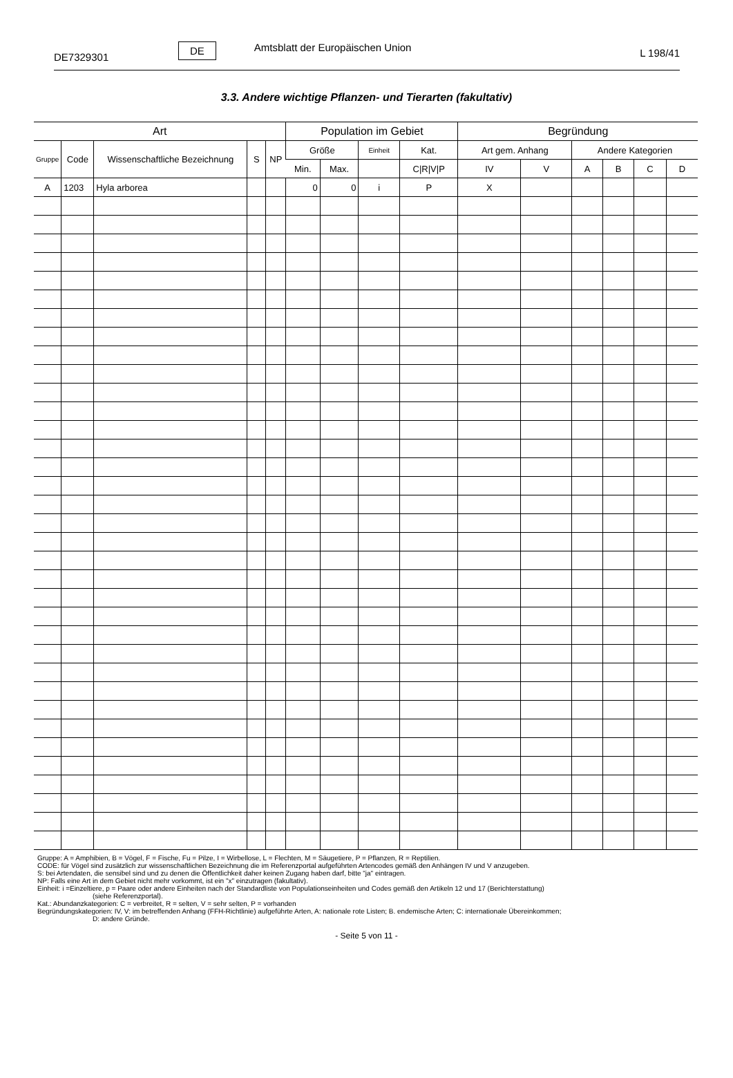DE7329301
DE
Amtsblatt der Europäischen Union
L 198/41
3.3. Andere wichtige Pflanzen- und Tierarten (fakultativ)
| Art | | | | | Population im Gebiet | | | | Begründung | | | | | |
| --- | --- | --- | --- | --- | --- | --- | --- | --- | --- | --- | --- | --- | --- | --- |
| Gruppe | Code | Wissenschaftliche Bezeichnung | S | NP | Größe | | Einheit | Kat. | Art gem. Anhang | | Andere Kategorien | | | |
| | | | | | Min. | Max. | | C/R/V/P | IV | V | A | B | C | D |
| A | 1203 | Hyla arborea | | | 0 | 0 | i | P | X | | | | | |
Gruppe: A = Amphibien, B = Vögel, F = Fische, Fu = Pilze, I = Wirbellose, L = Flechten, M = Säugetiere, P = Pflanzen, R = Reptilien.
CODE: für Vögel sind zusätzlich zur wissenschaftlichen Bezeichnung die im Referenzportal aufgeführten Artencodes gemäß den Anhängen IV und V anzugeben.
S: bei Artendaten, die sensibel sind und zu denen die Öffentlichkeit daher keinen Zugang haben darf, bitte "ja" eintragen.
NP: Falls eine Art in dem Gebiet nicht mehr vorkommt, ist ein "x" einzutragen (fakultativ).
Einheit: i =Einzeltiere, p = Paare oder andere Einheiten nach der Standardliste von Populationseinheiten und Codes gemäß den Artikeln 12 und 17 (Berichterstattung)
(siehe Referenzportal).
Kat.: Abundanzkategorien: C = verbreitet, R = selten, V = sehr selten, P = vorhanden
Begründungskategorien: IV, V: im betreffenden Anhang (FFH-Richtlinie) aufgeführte Arten, A: nationale rote Listen; B. endemische Arten; C: internationale Übereinkommen;
D: andere Gründe.
- Seite 5 von 11 -